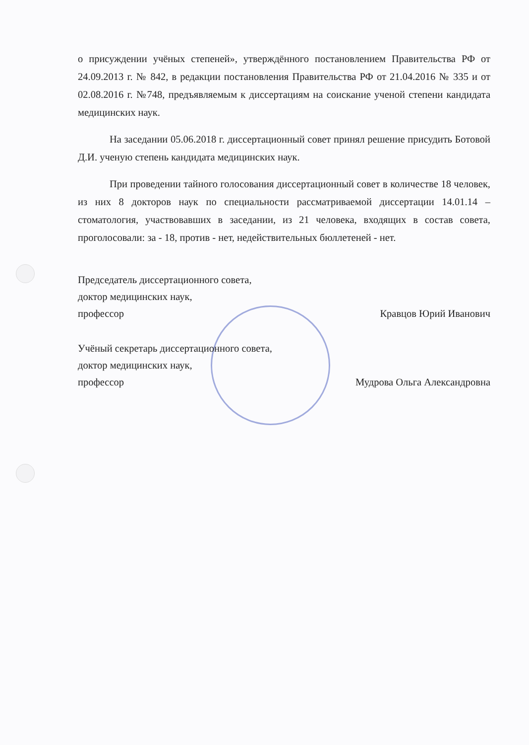о присуждении учёных степеней», утверждённого постановлением Правительства РФ от 24.09.2013 г. № 842, в редакции постановления Правительства РФ от 21.04.2016 № 335 и от 02.08.2016 г. №748, предъявляемым к диссертациям на соискание ученой степени кандидата медицинских наук.
На заседании 05.06.2018 г. диссертационный совет принял решение присудить Ботовой Д.И. ученую степень кандидата медицинских наук.
При проведении тайного голосования диссертационный совет в количестве 18 человек, из них 8 докторов наук по специальности рассматриваемой диссертации 14.01.14 – стоматология, участвовавших в заседании, из 21 человека, входящих в состав совета, проголосовали: за - 18, против - нет, недействительных бюллетеней - нет.
Председатель диссертационного совета,
доктор медицинских наук,
профессор Кравцов Юрий Иванович
Учёный секретарь диссертационного совета,
доктор медицинских наук,
профессор Мудрова Ольга Александровна